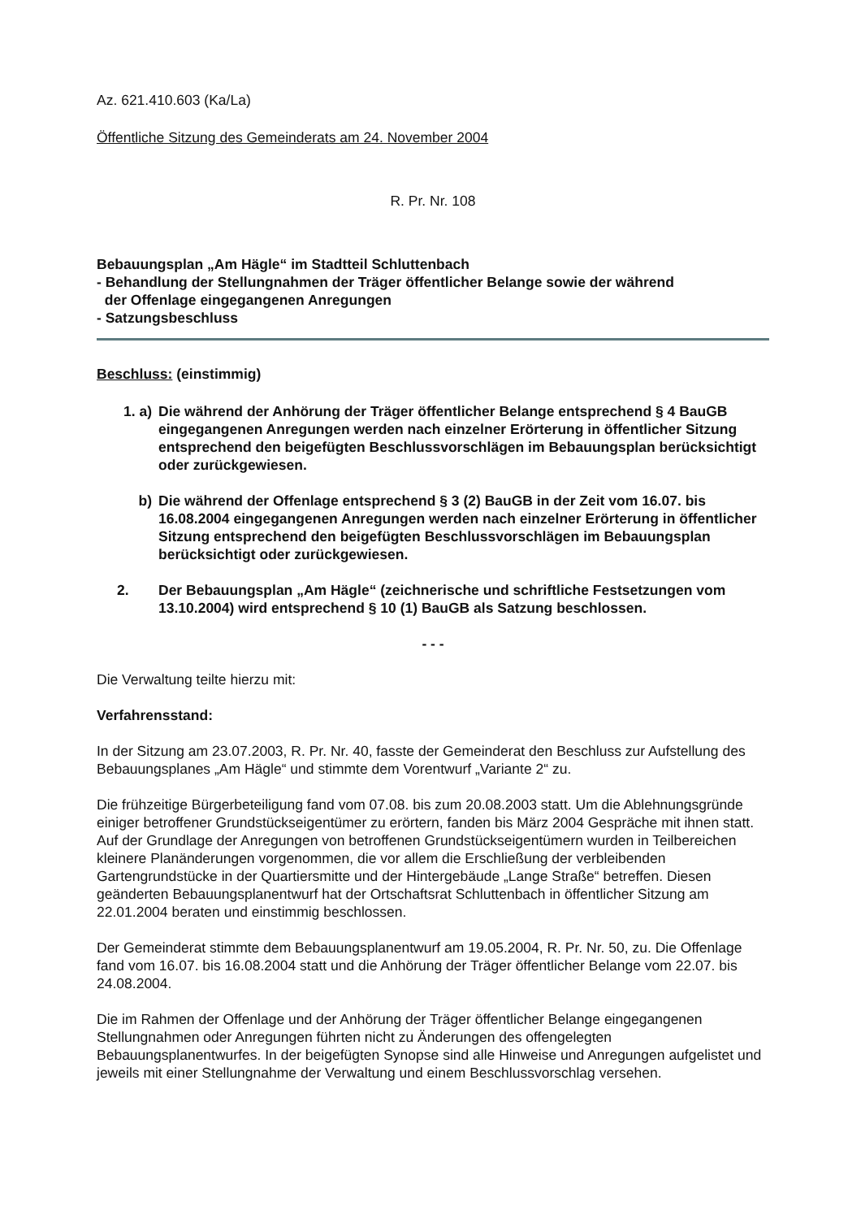Az. 621.410.603 (Ka/La)
Öffentliche Sitzung des Gemeinderats am 24. November 2004
R. Pr. Nr. 108
Bebauungsplan „Am Hägle“ im Stadtteil Schluttenbach
- Behandlung der Stellungnahmen der Träger öffentlicher Belange sowie der während
der Offenlage eingegangenen Anregungen
- Satzungsbeschluss
Beschluss: (einstimmig)
1. a) Die während der Anhörung der Träger öffentlicher Belange entsprechend § 4 BauGB eingegangenen Anregungen werden nach einzelner Erörterung in öffentlicher Sitzung entsprechend den beigefügten Beschlussvorschlägen im Bebauungsplan berücksichtigt oder zurückgewiesen.
b) Die während der Offenlage entsprechend § 3 (2) BauGB in der Zeit vom 16.07. bis 16.08.2004 eingegangenen Anregungen werden nach einzelner Erörterung in öffentlicher Sitzung entsprechend den beigefügten Beschlussvorschlägen im Bebauungsplan berücksichtigt oder zurückgewiesen.
2. Der Bebauungsplan „Am Hägle“ (zeichnerische und schriftliche Festsetzungen vom 13.10.2004) wird entsprechend § 10 (1) BauGB als Satzung beschlossen.
- - -
Die Verwaltung teilte hierzu mit:
Verfahrensstand:
In der Sitzung am 23.07.2003, R. Pr. Nr. 40, fasste der Gemeinderat den Beschluss zur Aufstellung des Bebauungsplanes „Am Hägle“ und stimmte dem Vorentwurf „Variante 2“ zu.
Die frühzeitige Bürgerbeteiligung fand vom 07.08. bis zum 20.08.2003 statt. Um die Ablehnungsgründe einiger betroffener Grundstückseigentümer zu erörtern, fanden bis März 2004 Gespräche mit ihnen statt. Auf der Grundlage der Anregungen von betroffenen Grundstückseigentümern wurden in Teilbereichen kleinere Planänderungen vorgenommen, die vor allem die Erschließung der verbleibenden Gartengrundstücke in der Quartiersmitte und der Hintergebäude „Lange Straße“ betreffen. Diesen geänderten Bebauungsplanentwurf hat der Ortschaftsrat Schluttenbach in öffentlicher Sitzung am 22.01.2004 beraten und einstimmig beschlossen.
Der Gemeinderat stimmte dem Bebauungsplanentwurf am 19.05.2004, R. Pr. Nr. 50, zu. Die Offenlage fand vom 16.07. bis 16.08.2004 statt und die Anhörung der Träger öffentlicher Belange vom 22.07. bis 24.08.2004.
Die im Rahmen der Offenlage und der Anhörung der Träger öffentlicher Belange eingegangenen Stellungnahmen oder Anregungen führten nicht zu Änderungen des offengelegten Bebauungsplanentwurfes. In der beigefügten Synopse sind alle Hinweise und Anregungen aufgelistet und jeweils mit einer Stellungnahme der Verwaltung und einem Beschlussvorschlag versehen.